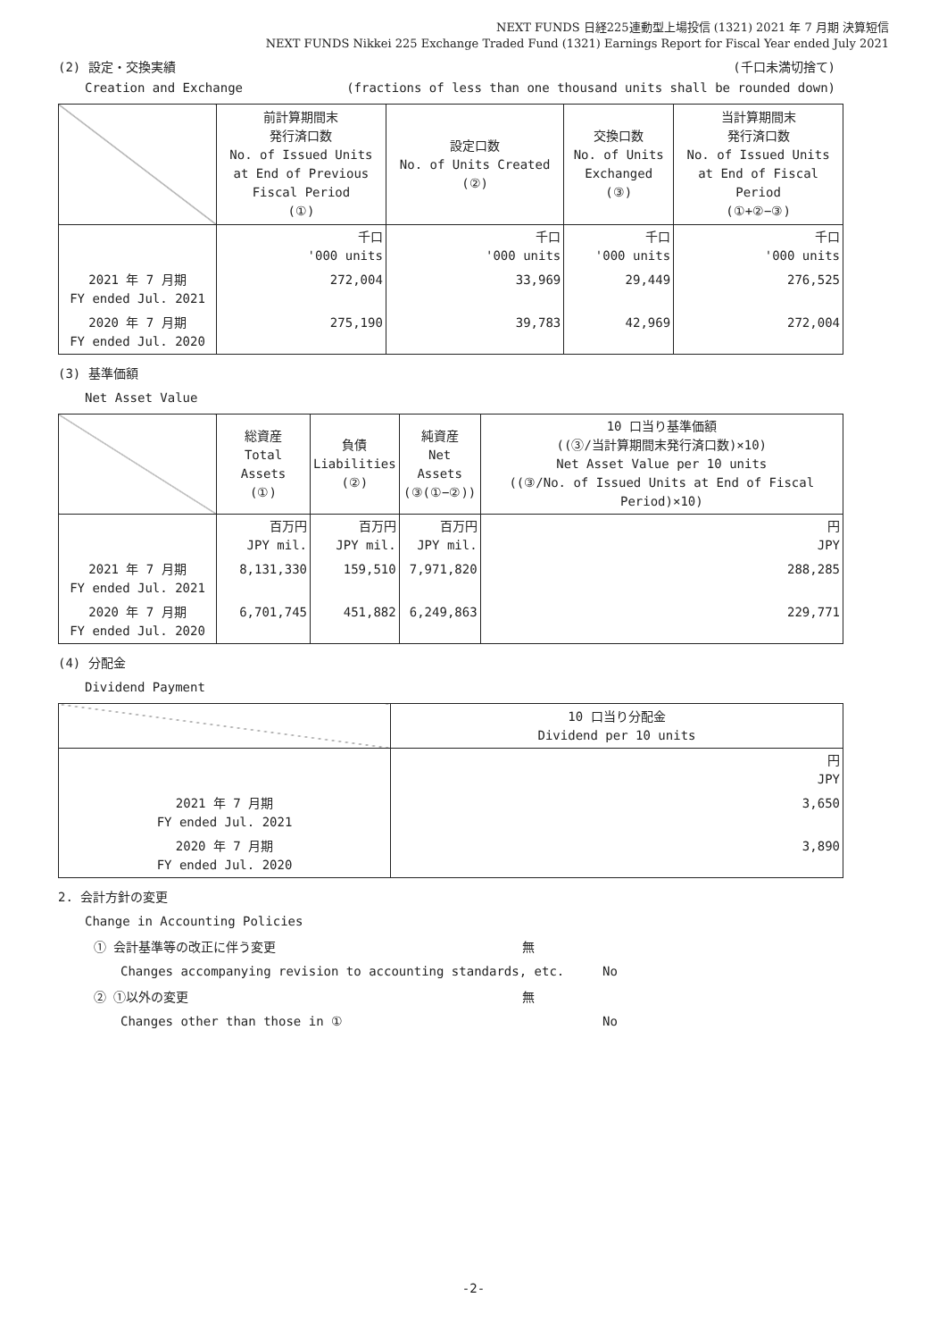NEXT FUNDS 日経225連動型上場投信 (1321) 2021 年 7 月期 決算短信
NEXT FUNDS Nikkei 225 Exchange Traded Fund (1321) Earnings Report for Fiscal Year ended July 2021
(2) 設定・交換実績 (千口未満切捨て)
Creation and Exchange (fractions of less than one thousand units shall be rounded down)
| | 前計算期間末 発行済口数 No. of Issued Units at End of Previous Fiscal Period (①) | 設定口数 No. of Units Created (②) | 交換口数 No. of Units Exchanged (③) | 当計算期間末 発行済口数 No. of Issued Units at End of Fiscal Period (①+②−③) |
| | 千口 '000 units | 千口 '000 units | 千口 '000 units | 千口 '000 units |
| 2021 年 7 月期 FY ended Jul. 2021 | 272,004 | 33,969 | 29,449 | 276,525 |
| 2020 年 7 月期 FY ended Jul. 2020 | 275,190 | 39,783 | 42,969 | 272,004 |
(3) 基準価額
Net Asset Value
| | 総資産 Total Assets (①) | 負債 Liabilities (②) | 純資産 Net Assets (③(①−②)) | 10 口当り基準価額 ((③/当計算期間末発行済口数)×10) Net Asset Value per 10 units ((③/No. of Issued Units at End of Fiscal Period)×10) |
| | 百万円 JPY mil. | 百万円 JPY mil. | 百万円 JPY mil. | 円 JPY |
| 2021 年 7 月期 FY ended Jul. 2021 | 8,131,330 | 159,510 | 7,971,820 | 288,285 |
| 2020 年 7 月期 FY ended Jul. 2020 | 6,701,745 | 451,882 | 6,249,863 | 229,771 |
(4) 分配金
Dividend Payment
| | 10 口当り分配金 Dividend per 10 units |
| | 円 JPY |
| 2021 年 7 月期 FY ended Jul. 2021 | 3,650 |
| 2020 年 7 月期 FY ended Jul. 2020 | 3,890 |
2. 会計方針の変更
Change in Accounting Policies
① 会計基準等の改正に伴う変更 無
Changes accompanying revision to accounting standards, etc. No
② ①以外の変更 無
Changes other than those in ① No
-2-